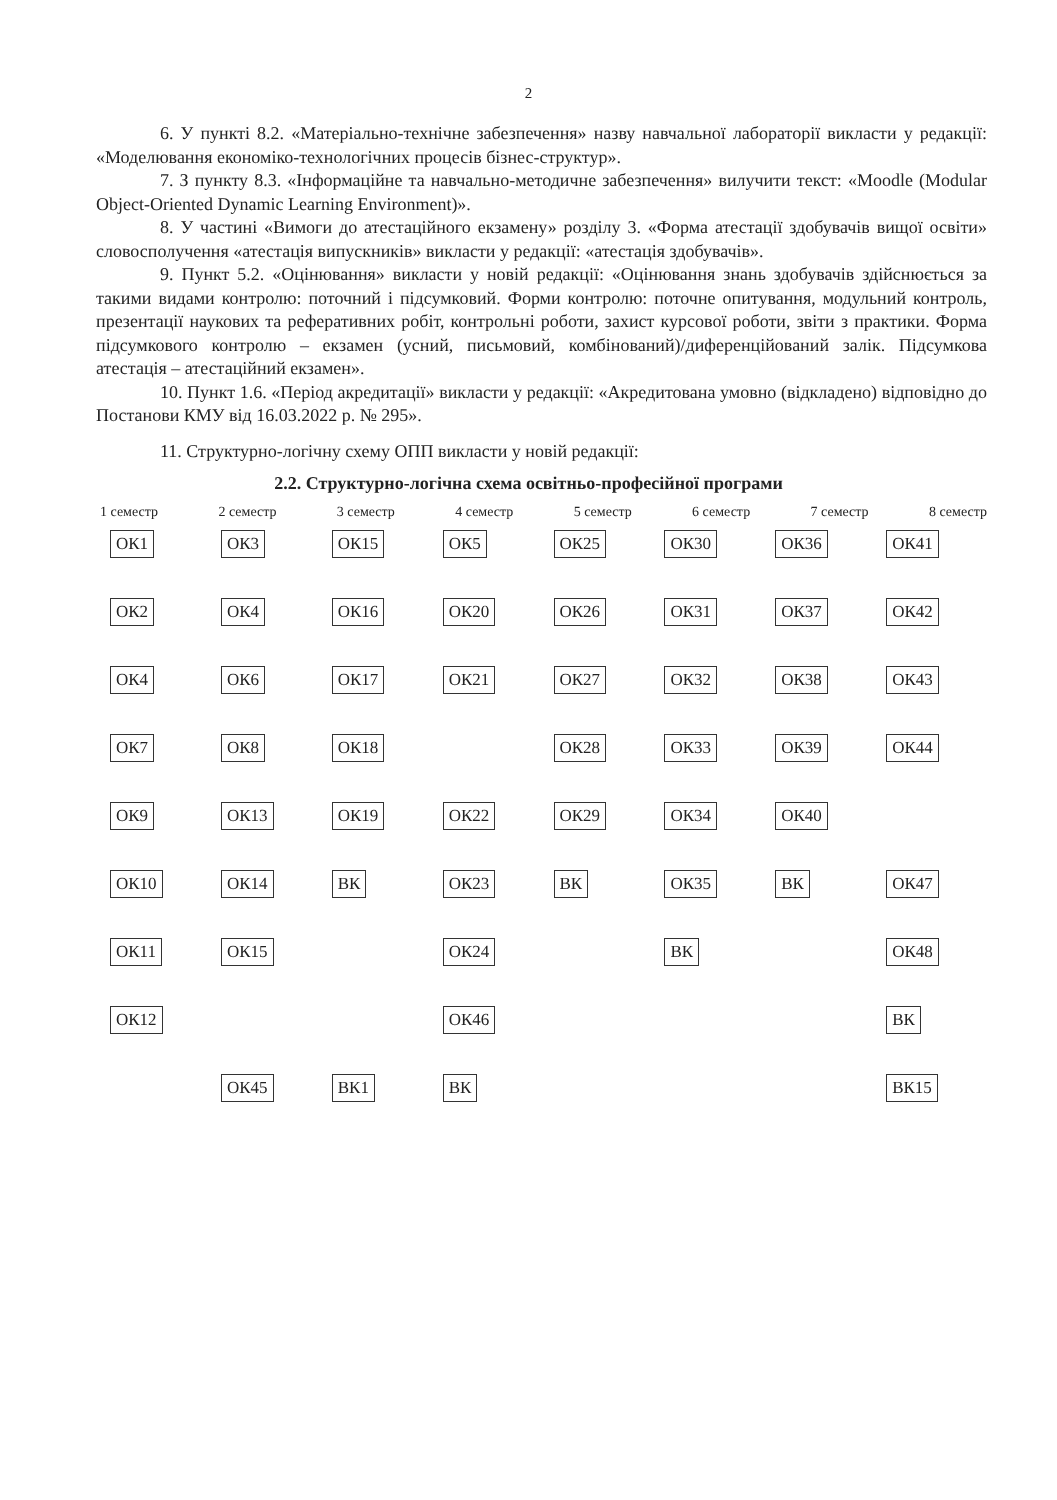2
6. У пункті 8.2. «Матеріально-технічне забезпечення» назву навчальної лабораторії викласти у редакції: «Моделювання економіко-технологічних процесів бізнес-структур».
7. З пункту 8.3. «Інформаційне та навчально-методичне забезпечення» вилучити текст: «Moodle (Modular Object-Oriented Dynamic Learning Environment)».
8. У частині «Вимоги до атестаційного екзамену» розділу 3. «Форма атестації здобувачів вищої освіти» словосполучення «атестація випускників» викласти у редакції: «атестація здобувачів».
9. Пункт 5.2. «Оцінювання» викласти у новій редакції: «Оцінювання знань здобувачів здійснюється за такими видами контролю: поточний і підсумковий. Форми контролю: поточне опитування, модульний контроль, презентації наукових та реферативних робіт, контрольні роботи, захист курсової роботи, звіти з практики. Форма підсумкового контролю – екзамен (усний, письмовий, комбінований)/диференційований залік. Підсумкова атестація – атестаційний екзамен».
10. Пункт 1.6. «Період акредитації» викласти у редакції: «Акредитована умовно (відкладено) відповідно до Постанови КМУ від 16.03.2022 р. № 295».
11. Структурно-логічну схему ОПП викласти у новій редакції:
2.2. Структурно-логічна схема освітньо-професійної програми
1 семестр 2 семестр 3 семестр 4 семестр 5 семестр 6 семестр 7 семестр 8 семестр
ОК1
ОК3
ОК15
ОК5
ОК25
ОК30
ОК36
ОК41
ОК2
ОК4
ОК16
ОК20
ОК26
ОК31
ОК37
ОК42
ОК4
ОК6
ОК17
ОК21
ОК27
ОК32
ОК38
ОК43
ОК7
ОК8
ОК18
ОК28
ОК33
ОК39
ОК44
ОК9
ОК13
ОК19
ОК22
ОК29
ОК34
ОК40
ОК10
ОК14
ВК
ОК23
ВК
ОК35
ВК
ОК47
ОК11
ОК15
ОК24
ВК
ОК48
ОК12
ОК46
ВК
ОК45
ВК1
ВК
ВК15